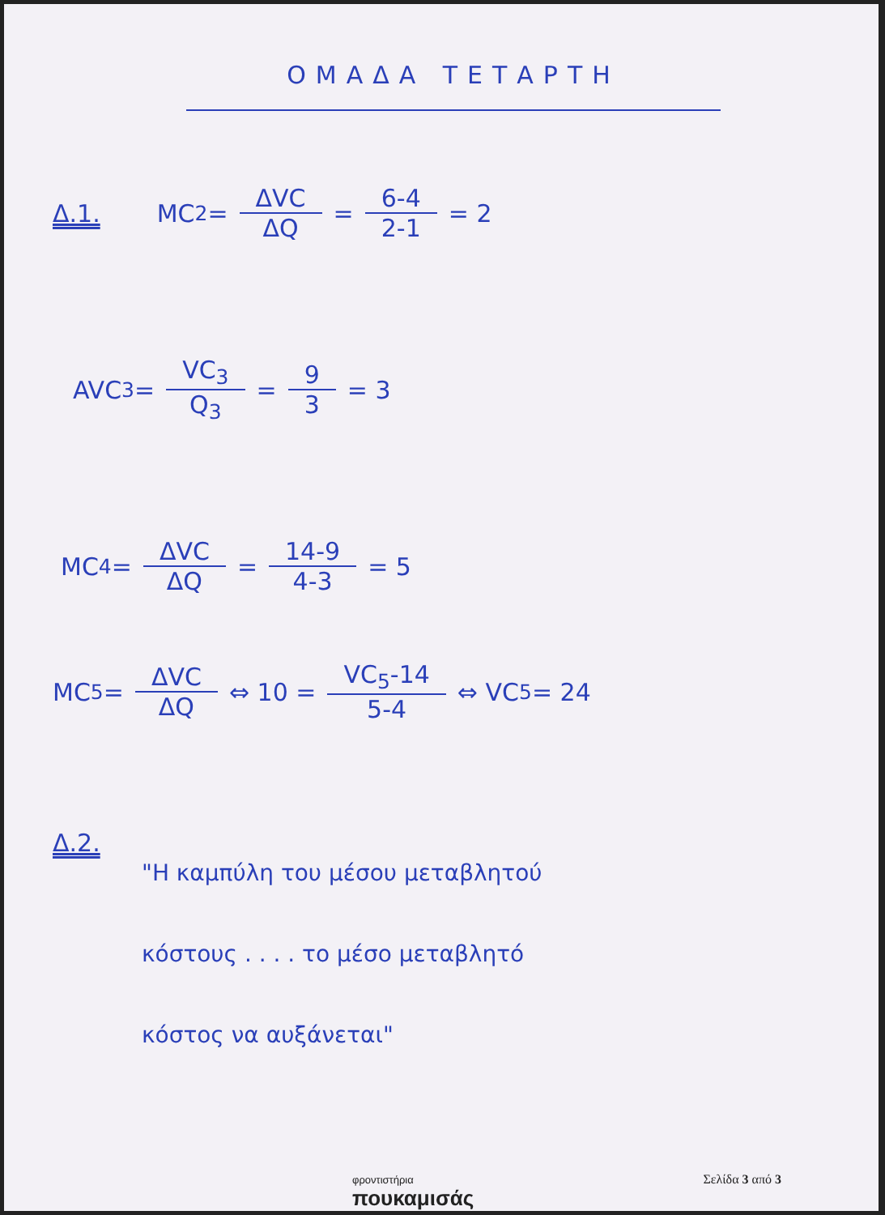ΟΜΑΔΑ ΤΕΤΑΡΤΗ
Δ.1. MC<sub>2</sub> = ΔVC ΔQ = 6-4 2-1 = 2
AVC<sub>3</sub> = VC<sub>3</sub> Q<sub>3</sub> = 9 3 = 3
MC<sub>4</sub> = ΔVC ΔQ = 14-9 4-3 = 5
MC<sub>5</sub> = ΔVC ΔQ ⇔ 10 = VC<sub>5</sub>-14 5-4 ⇔ VC<sub>5</sub> = 24
Δ.2.
"Η καμπύλη του μέσου μεταβλητού
κόστους . . . . το μέσο μεταβλητό
κόστος να αυξάνεται"
φροντιστήρια
πουκαμισάς
Σελίδα 3 από 3